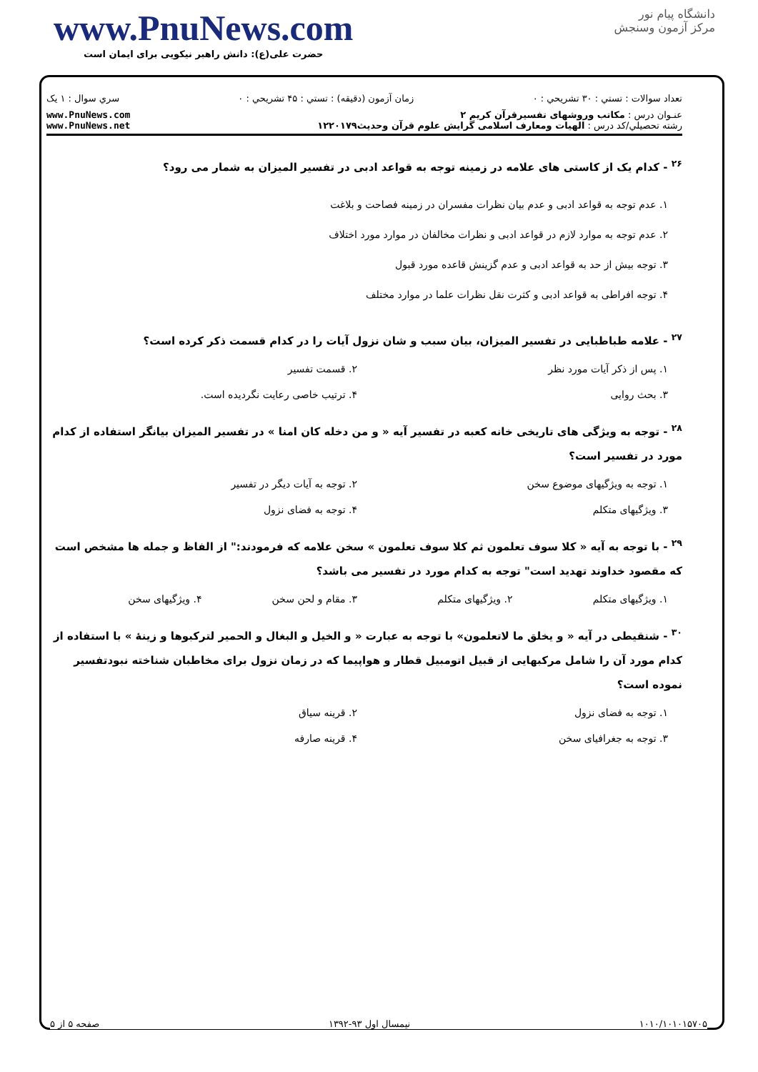www.PnuNews.com
حضرت علی(ع): دانش راهبر نیکویی برای ایمان است
دانشگاه پیام نور
مرکز آزمون وسنجش
تعداد سوالات : تستي : ۳۰ تشريحي : ۰ زمان آزمون (دقيقه) : تستي : ۴۵ تشريحي : ۰ سري سوال : ۱ يک
عنـوان درس : مکاتب وروشهای تفسیرقرآن کریم ۲
رشته تحصيلي/کد درس : الهیات ومعارف اسلامی گرایش علوم قرآن وحدیث۱۲۲۰۱۷۹
www.PnuNews.com
www.PnuNews.net
<sup>۲۶</sup> - کدام یک از کاستی های علامه در زمینه توجه به قواعد ادبی در تفسیر المیزان به شمار می رود؟
۱. عدم توجه به قواعد ادبی و عدم بیان نظرات مفسران در زمینه فصاحت و بلاغت
۲. عدم توجه به موارد لازم در قواعد ادبی و نظرات مخالفان در موارد مورد اختلاف
۳. توجه بیش از حد به قواعد ادبی و عدم گزینش قاعده مورد قبول
۴. توجه افراطی به قواعد ادبی و کثرت نقل نظرات علما در موارد مختلف
<sup>۲۷</sup> - علامه طباطبایی در تفسیر المیزان، بیان سبب و شان نزول آیات را در کدام قسمت ذکر کرده است؟
۱. پس از ذکر آیات مورد نظر ۲. قسمت تفسیر ۳. بحث روایی ۴. ترتیب خاصی رعایت نگردیده است.
<sup>۲۸</sup> - توجه به ویژگی های تاریخی خانه کعبه در تفسیر آیه « و من دخله کان امنا » در تفسیر المیزان بیانگر استفاده از کدام مورد در تفسیر است؟
۱. توجه به ویژگیهای موضوع سخن ۲. توجه به آیات دیگر در تفسیر ۳. ویژگیهای متکلم ۴. توجه به فضای نزول
<sup>۲۹</sup> - با توجه به آیه « کلا سوف تعلمون ثم کلا سوف تعلمون » سخن علامه که فرمودند:" از الفاظ و جمله ها مشخص است که مقصود خداوند تهدید است" توجه به کدام مورد در تفسیر می باشد؟
۱. ویژگیهای متکلم ۲. ویژگیهای متکلم ۳. مقام و لحن سخن ۴. ویژگیهای سخن
<sup>۳۰</sup> - شنقیطی در آیه « و یخلق ما لاتعلمون» با توجه به عبارت « و الخیل و البغال و الحمیر لترکبوها و زینهٔ » با استفاده از کدام مورد آن را شامل مرکبهایی از قبیل اتومبیل قطار و هواپیما که در زمان نزول برای مخاطبان شناخته نبودتفسیر نموده است؟
۱. توجه به فضای نزول ۲. قرینه سیاق ۳. توجه به جغرافیای سخن ۴. قرینه صارفه
۱۰۱۰/۱۰۱۰۱۵۷۰۵ نیمسال اول ۹۳-۱۳۹۲ صفحه ۵ از ۵